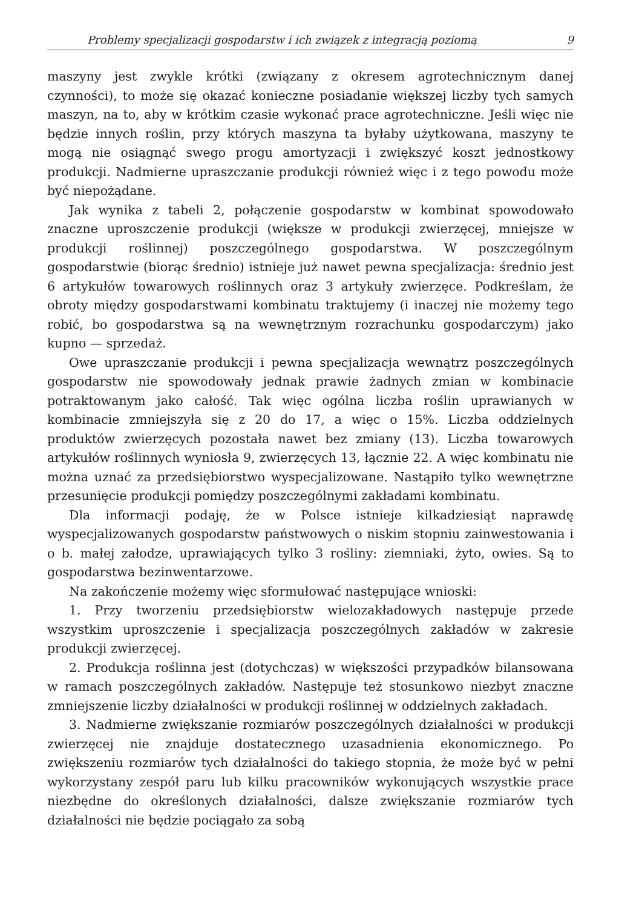Problemy specjalizacji gospodarstw i ich związek z integracją poziomą 9
maszyny jest zwykle krótki (związany z okresem agrotechnicznym danej czynności), to może się okazać konieczne posiadanie większej liczby tych samych maszyn, na to, aby w krótkim czasie wykonać prace agrotechniczne. Jeśli więc nie będzie innych roślin, przy których maszyna ta byłaby użytkowana, maszyny te mogą nie osiągnąć swego progu amortyzacji i zwiększyć koszt jednostkowy produkcji. Nadmierne upraszczanie produkcji również więc i z tego powodu może być niepożądane.
Jak wynika z tabeli 2, połączenie gospodarstw w kombinat spowodowało znaczne uproszczenie produkcji (większe w produkcji zwierzęcej, mniejsze w produkcji roślinnej) poszczególnego gospodarstwa. W poszczególnym gospodarstwie (biorąc średnio) istnieje już nawet pewna specjalizacja: średnio jest 6 artykułów towarowych roślinnych oraz 3 artykuły zwierzęce. Podkreślam, że obroty między gospodarstwami kombinatu traktujemy (i inaczej nie możemy tego robić, bo gospodarstwa są na wewnętrznym rozrachunku gospodarczym) jako kupno — sprzedaż.
Owe upraszczanie produkcji i pewna specjalizacja wewnątrz poszczególnych gospodarstw nie spowodowały jednak prawie żadnych zmian w kombinacie potraktowanym jako całość. Tak więc ogólna liczba roślin uprawianych w kombinacie zmniejszyła się z 20 do 17, a więc o 15%. Liczba oddzielnych produktów zwierzęcych pozostała nawet bez zmiany (13). Liczba towarowych artykułów roślinnych wyniosła 9, zwierzęcych 13, łącznie 22. A więc kombinatu nie można uznać za przedsiębiorstwo wyspecjalizowane. Nastąpiło tylko wewnętrzne przesunięcie produkcji pomiędzy poszczególnymi zakładami kombinatu.
Dla informacji podaję, że w Polsce istnieje kilkadziesiąt naprawdę wyspecjalizowanych gospodarstw państwowych o niskim stopniu zainwestowania i o b. małej załodze, uprawiających tylko 3 rośliny: ziemniaki, żyto, owies. Są to gospodarstwa bezinwentarzowe.
Na zakończenie możemy więc sformułować następujące wnioski:
1. Przy tworzeniu przedsiębiorstw wielozakładowych następuje przede wszystkim uproszczenie i specjalizacja poszczególnych zakładów w zakresie produkcji zwierzęcej.
2. Produkcja roślinna jest (dotychczas) w większości przypadków bilansowana w ramach poszczególnych zakładów. Następuje też stosunkowo niezbyt znaczne zmniejszenie liczby działalności w produkcji roślinnej w oddzielnych zakładach.
3. Nadmierne zwiększanie rozmiarów poszczególnych działalności w produkcji zwierzęcej nie znajduje dostatecznego uzasadnienia ekonomicznego. Po zwiększeniu rozmiarów tych działalności do takiego stopnia, że może być w pełni wykorzystany zespół paru lub kilku pracowników wykonujących wszystkie prace niezbędne do określonych działalności, dalsze zwiększanie rozmiarów tych działalności nie będzie pociągało za sobą